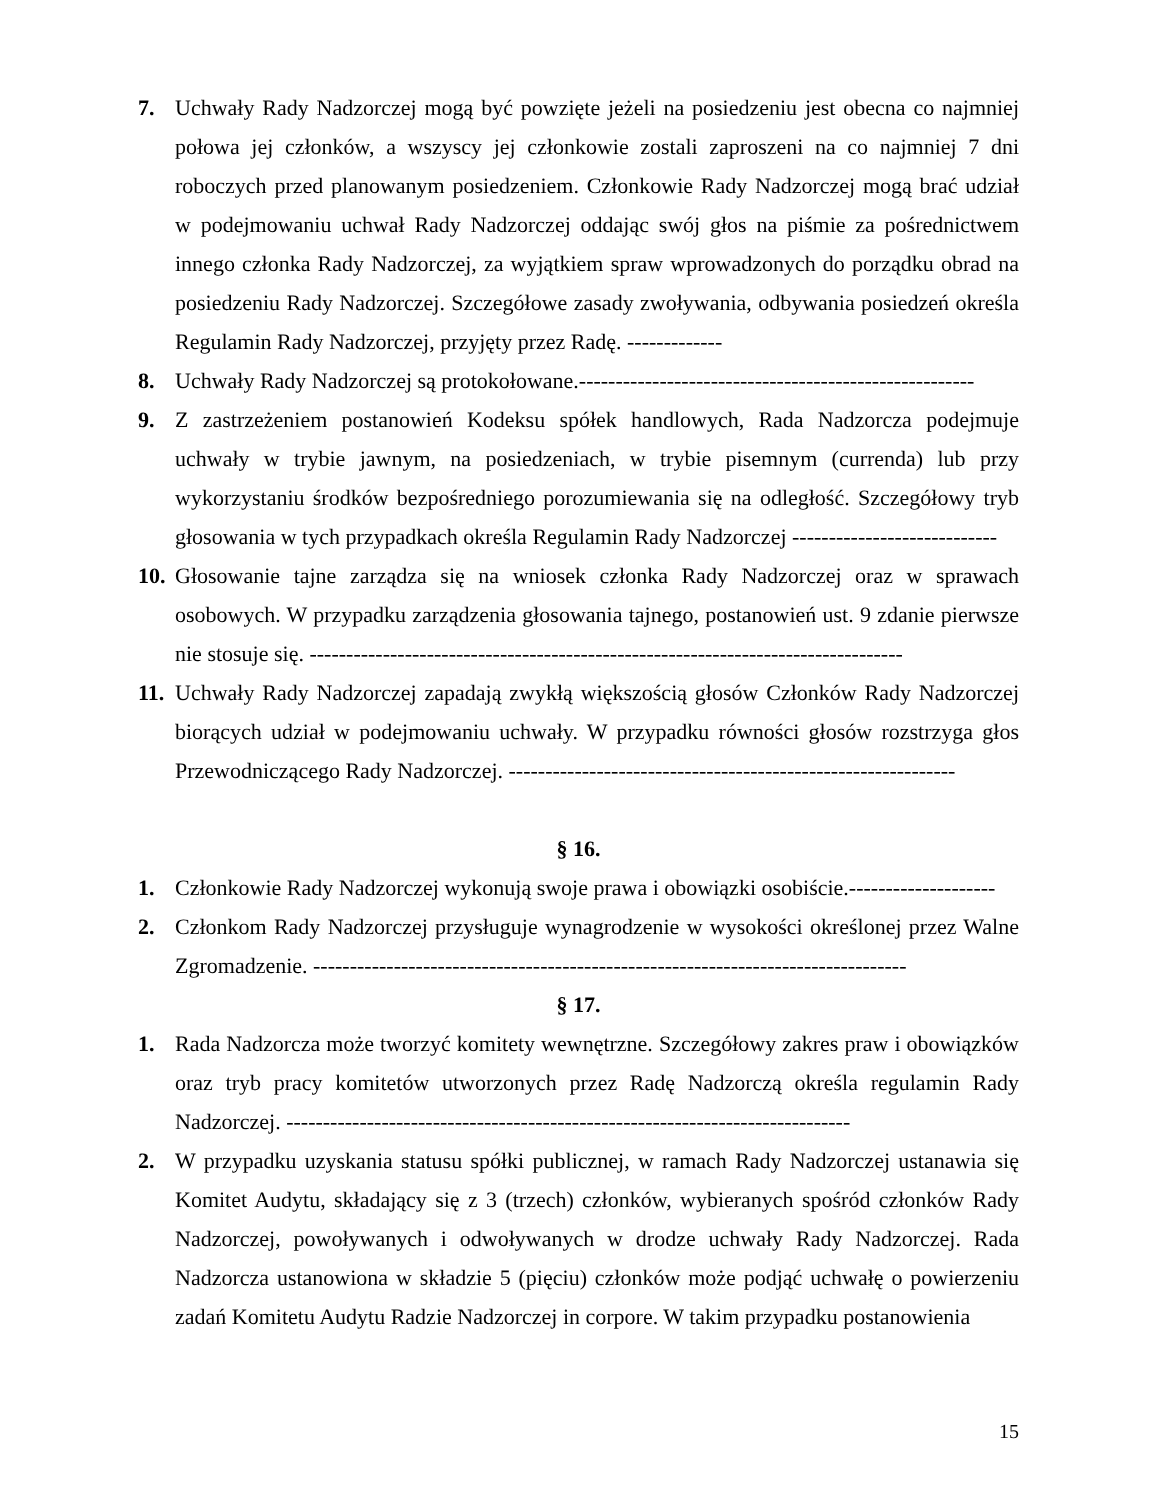7. Uchwały Rady Nadzorczej mogą być powzięte jeżeli na posiedzeniu jest obecna co najmniej połowa jej członków, a wszyscy jej członkowie zostali zaproszeni na co najmniej 7 dni roboczych przed planowanym posiedzeniem. Członkowie Rady Nadzorczej mogą brać udział w podejmowaniu uchwał Rady Nadzorczej oddając swój głos na piśmie za pośrednictwem innego członka Rady Nadzorczej, za wyjątkiem spraw wprowadzonych do porządku obrad na posiedzeniu Rady Nadzorczej. Szczegółowe zasady zwoływania, odbywania posiedzeń określa Regulamin Rady Nadzorczej, przyjęty przez Radę. -------------
8. Uchwały Rady Nadzorczej są protokołowane.------------------------------------------------------
9. Z zastrzeżeniem postanowień Kodeksu spółek handlowych, Rada Nadzorcza podejmuje uchwały w trybie jawnym, na posiedzeniach, w trybie pisemnym (currenda) lub przy wykorzystaniu środków bezpośredniego porozumiewania się na odległość. Szczegółowy tryb głosowania w tych przypadkach określa Regulamin Rady Nadzorczej ----------------------------
10.
Głosowanie tajne zarządza się na wniosek członka Rady Nadzorczej oraz w sprawach osobowych. W przypadku zarządzenia głosowania tajnego, postanowień ust. 9 zdanie pierwsze nie stosuje się. ---------------------------------------------------------------------------------
11.
Uchwały Rady Nadzorczej zapadają zwykłą większością głosów Członków Rady Nadzorczej biorących udział w podejmowaniu uchwały. W przypadku równości głosów rozstrzyga głos Przewodniczącego Rady Nadzorczej. -------------------------------------------------------------
§ 16.
1. Członkowie Rady Nadzorczej wykonują swoje prawa i obowiązki osobiście.--------------------
2. Członkom Rady Nadzorczej przysługuje wynagrodzenie w wysokości określonej przez Walne Zgromadzenie. ---------------------------------------------------------------------------------
§ 17.
1. Rada Nadzorcza może tworzyć komitety wewnętrzne. Szczegółowy zakres praw i obowiązków oraz tryb pracy komitetów utworzonych przez Radę Nadzorczą określa regulamin Rady Nadzorczej. -----------------------------------------------------------------------------
2. W przypadku uzyskania statusu spółki publicznej, w ramach Rady Nadzorczej ustanawia się Komitet Audytu, składający się z 3 (trzech) członków, wybieranych spośród członków Rady Nadzorczej, powoływanych i odwoływanych w drodze uchwały Rady Nadzorczej. Rada Nadzorcza ustanowiona w składzie 5 (pięciu) członków może podjąć uchwałę o powierzeniu zadań Komitetu Audytu Radzie Nadzorczej in corpore. W takim przypadku postanowienia
15